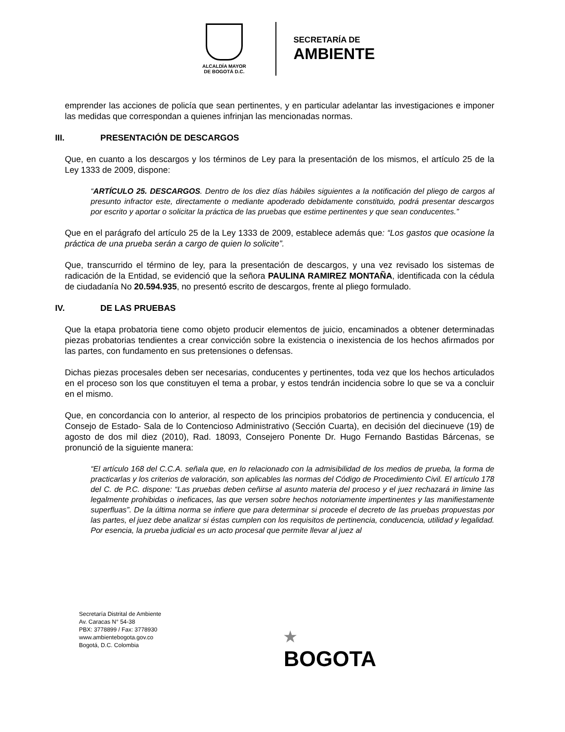ALCALDÍA MAYOR
DE BOGOTÁ D.C.
SECRETARÍA DE
AMBIENTE
emprender las acciones de policía que sean pertinentes, y en particular adelantar las investigaciones e imponer las medidas que correspondan a quienes infrinjan las mencionadas normas.
III. PRESENTACIÓN DE DESCARGOS
Que, en cuanto a los descargos y los términos de Ley para la presentación de los mismos, el artículo 25 de la Ley 1333 de 2009, dispone:
“ARTÍCULO 25. DESCARGOS. Dentro de los diez días hábiles siguientes a la notificación del pliego de cargos al presunto infractor este, directamente o mediante apoderado debidamente constituido, podrá presentar descargos por escrito y aportar o solicitar la práctica de las pruebas que estime pertinentes y que sean conducentes.”
Que en el parágrafo del artículo 25 de la Ley 1333 de 2009, establece además que: “Los gastos que ocasione la práctica de una prueba serán a cargo de quien lo solicite”.
Que, transcurrido el término de ley, para la presentación de descargos, y una vez revisado los sistemas de radicación de la Entidad, se evidenció que la señora PAULINA RAMIREZ MONTAÑA, identificada con la cédula de ciudadanía No 20.594.935, no presentó escrito de descargos, frente al pliego formulado.
IV. DE LAS PRUEBAS
Que la etapa probatoria tiene como objeto producir elementos de juicio, encaminados a obtener determinadas piezas probatorias tendientes a crear convicción sobre la existencia o inexistencia de los hechos afirmados por las partes, con fundamento en sus pretensiones o defensas.
Dichas piezas procesales deben ser necesarias, conducentes y pertinentes, toda vez que los hechos articulados en el proceso son los que constituyen el tema a probar, y estos tendrán incidencia sobre lo que se va a concluir en el mismo.
Que, en concordancia con lo anterior, al respecto de los principios probatorios de pertinencia y conducencia, el Consejo de Estado- Sala de lo Contencioso Administrativo (Sección Cuarta), en decisión del diecinueve (19) de agosto de dos mil diez (2010), Rad. 18093, Consejero Ponente Dr. Hugo Fernando Bastidas Bárcenas, se pronunció de la siguiente manera:
“El artículo 168 del C.C.A. señala que, en lo relacionado con la admisibilidad de los medios de prueba, la forma de practicarlas y los criterios de valoración, son aplicables las normas del Código de Procedimiento Civil. El artículo 178 del C. de P.C. dispone: “Las pruebas deben ceñirse al asunto materia del proceso y el juez rechazará in limine las legalmente prohibidas o ineficaces, las que versen sobre hechos notoriamente impertinentes y las manifiestamente superfluas”. De la última norma se infiere que para determinar si procede el decreto de las pruebas propuestas por las partes, el juez debe analizar si éstas cumplen con los requisitos de pertinencia, conducencia, utilidad y legalidad. Por esencia, la prueba judicial es un acto procesal que permite llevar al juez al
Secretaría Distrital de Ambiente
Av. Caracas N° 54-38
PBX: 3778899 / Fax: 3778930
www.ambientebogota.gov.co
Bogotá, D.C. Colombia
★
BOGOTA